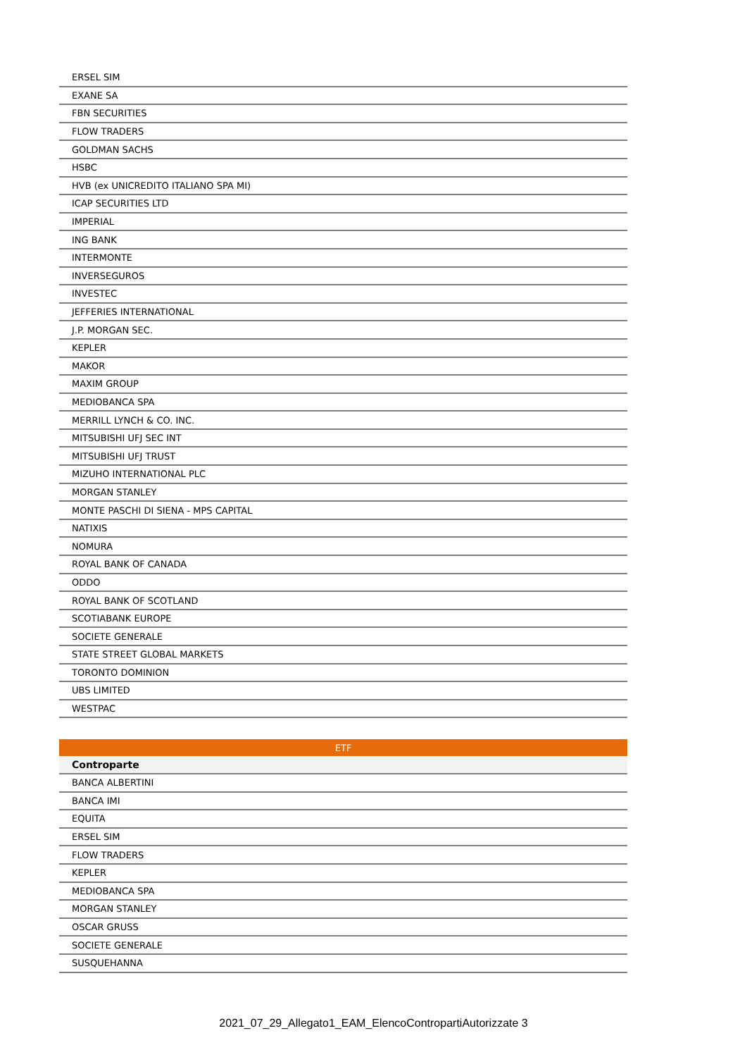| ERSEL SIM |
| EXANE SA |
| FBN SECURITIES |
| FLOW TRADERS |
| GOLDMAN SACHS |
| HSBC |
| HVB (ex UNICREDITO ITALIANO SPA MI) |
| ICAP SECURITIES LTD |
| IMPERIAL |
| ING BANK |
| INTERMONTE |
| INVERSEGUROS |
| INVESTEC |
| JEFFERIES INTERNATIONAL |
| J.P. MORGAN SEC. |
| KEPLER |
| MAKOR |
| MAXIM GROUP |
| MEDIOBANCA SPA |
| MERRILL LYNCH & CO. INC. |
| MITSUBISHI UFJ SEC INT |
| MITSUBISHI UFJ TRUST |
| MIZUHO INTERNATIONAL PLC |
| MORGAN STANLEY |
| MONTE PASCHI DI SIENA - MPS CAPITAL |
| NATIXIS |
| NOMURA |
| ROYAL BANK OF CANADA |
| ODDO |
| ROYAL BANK OF SCOTLAND |
| SCOTIABANK EUROPE |
| SOCIETE GENERALE |
| STATE STREET GLOBAL MARKETS |
| TORONTO DOMINION |
| UBS LIMITED |
| WESTPAC |
| ETF |
| --- |
| Controparte |
| BANCA ALBERTINI |
| BANCA IMI |
| EQUITA |
| ERSEL SIM |
| FLOW TRADERS |
| KEPLER |
| MEDIOBANCA SPA |
| MORGAN STANLEY |
| OSCAR GRUSS |
| SOCIETE GENERALE |
| SUSQUEHANNA |
2021_07_29_Allegato1_EAM_ElencoControparti­Autorizzate 3